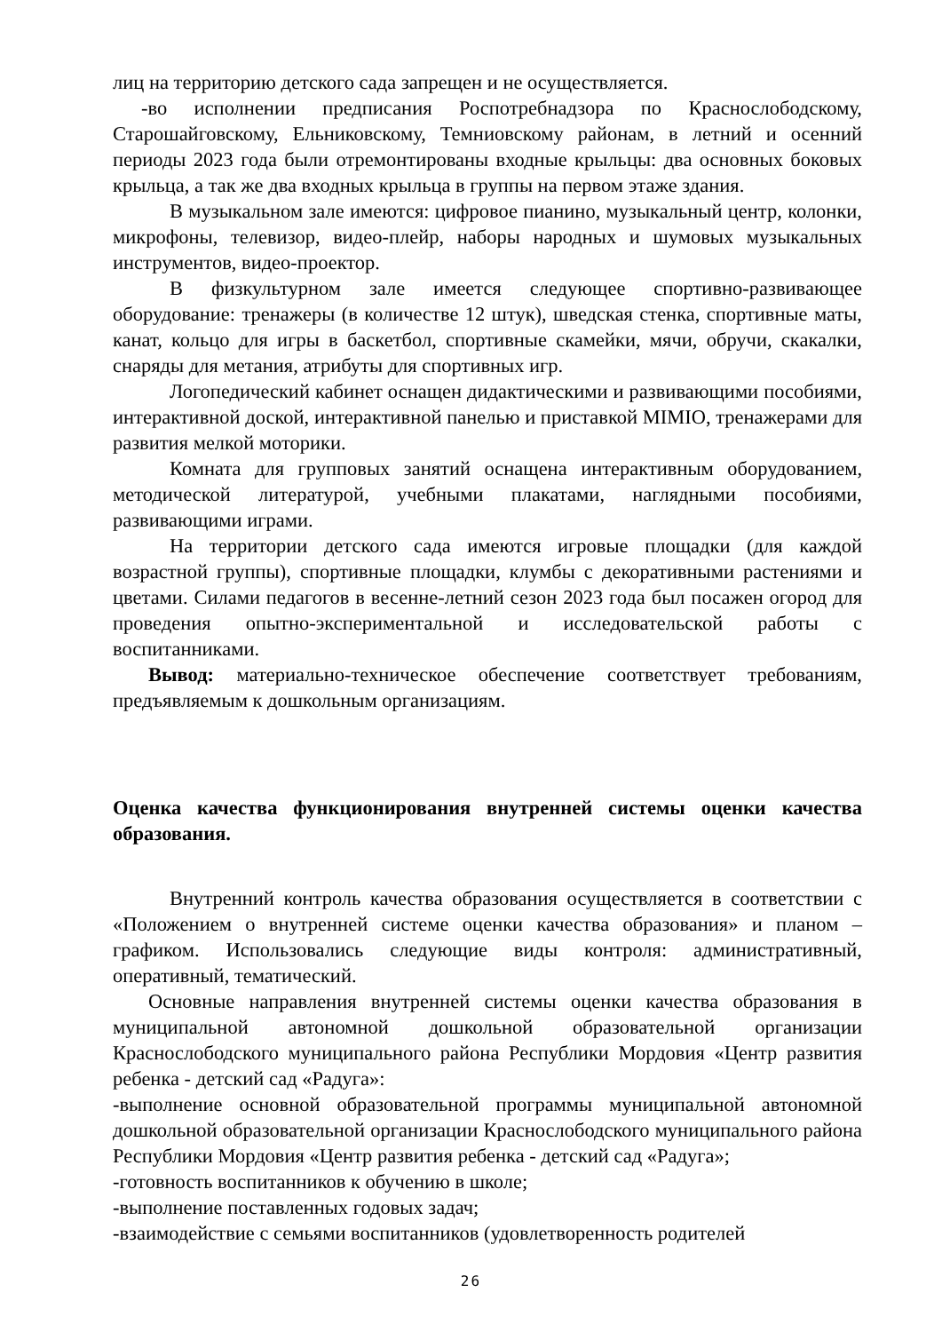лиц на территорию детского сада запрещен и не осуществляется.
-во исполнении предписания Роспотребнадзора по Краснослободскому, Старошайговскому, Ельниковскому, Темниовскому районам, в летний и осенний периоды 2023 года были отремонтированы входные крыльцы: два основных боковых крыльца, а так же два входных крыльца в группы на первом этаже здания.
В музыкальном зале имеются: цифровое пианино, музыкальный центр, колонки, микрофоны, телевизор, видео-плейр, наборы народных и шумовых музыкальных инструментов, видео-проектор.
В физкультурном зале имеется следующее спортивно-развивающее оборудование: тренажеры (в количестве 12 штук), шведская стенка, спортивные маты, канат, кольцо для игры в баскетбол, спортивные скамейки, мячи, обручи, скакалки, снаряды для метания, атрибуты для спортивных игр.
Логопедический кабинет оснащен дидактическими и развивающими пособиями, интерактивной доской, интерактивной панелью и приставкой MIMIO, тренажерами для развития мелкой моторики.
Комната для групповых занятий оснащена интерактивным оборудованием, методической литературой, учебными плакатами, наглядными пособиями, развивающими играми.
На территории детского сада имеются игровые площадки (для каждой возрастной группы), спортивные площадки, клумбы с декоративными растениями и цветами. Силами педагогов в весенне-летний сезон 2023 года был посажен огород для проведения опытно-экспериментальной и исследовательской работы с воспитанниками.
Вывод: материально-техническое обеспечение соответствует требованиям, предъявляемым к дошкольным организациям.
Оценка качества функционирования внутренней системы оценки качества образования.
Внутренний контроль качества образования осуществляется в соответствии с «Положением о внутренней системе оценки качества образования» и планом – графиком. Использовались следующие виды контроля: административный, оперативный, тематический.
Основные направления внутренней системы оценки качества образования в муниципальной автономной дошкольной образовательной организации Краснослободского муниципального района Республики Мордовия «Центр развития ребенка - детский сад «Радуга»:
-выполнение основной образовательной программы муниципальной автономной дошкольной образовательной организации Краснослободского муниципального района Республики Мордовия «Центр развития ребенка - детский сад «Радуга»;
-готовность воспитанников к обучению в школе;
-выполнение поставленных годовых задач;
-взаимодействие с семьями воспитанников (удовлетворенность родителей
26